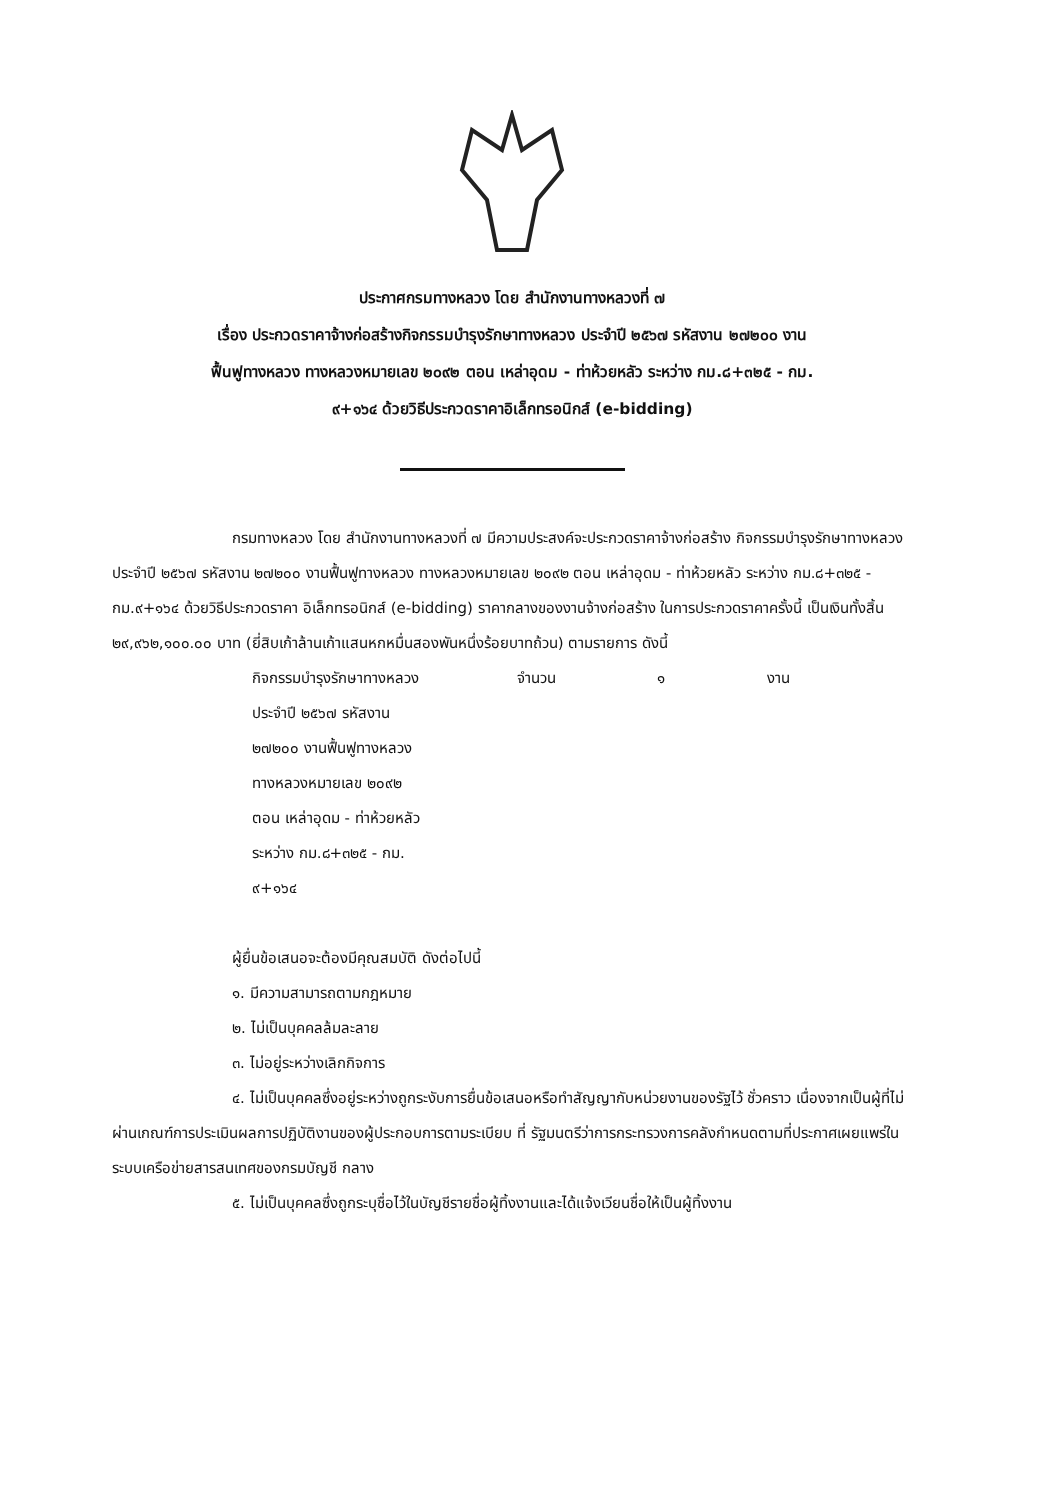ประกาศกรมทางหลวง โดย สำนักงานทางหลวงที่ ๗
เรื่อง ประกวดราคาจ้างก่อสร้างกิจกรรมบำรุงรักษาทางหลวง ประจำปี ๒๕๖๗ รหัสงาน ๒๗๒๐๐ งาน
ฟื้นฟูทางหลวง ทางหลวงหมายเลข ๒๐๙๒ ตอน เหล่าอุดม - ท่าห้วยหลัว ระหว่าง กม.๘+๓๒๕ - กม.
๙+๑๖๔ ด้วยวิธีประกวดราคาอิเล็กทรอนิกส์ (e-bidding)
กรมทางหลวง โดย สำนักงานทางหลวงที่ ๗ มีความประสงค์จะประกวดราคาจ้างก่อสร้าง กิจกรรมบำรุงรักษาทางหลวง ประจำปี ๒๕๖๗ รหัสงาน ๒๗๒๐๐ งานฟื้นฟูทางหลวง ทางหลวงหมายเลข ๒๐๙๒ ตอน เหล่าอุดม - ท่าห้วยหลัว ระหว่าง กม.๘+๓๒๕ - กม.๙+๑๖๔ ด้วยวิธีประกวดราคา อิเล็กทรอนิกส์ (e-bidding) ราคากลางของงานจ้างก่อสร้าง ในการประกวดราคาครั้งนี้ เป็นเงินทั้งสิ้น ๒๙,๙๖๒,๑๐๐.๐๐ บาท (ยี่สิบเก้าล้านเก้าแสนหกหมื่นสองพันหนึ่งร้อยบาทถ้วน) ตามรายการ ดังนี้
กิจกรรมบำรุงรักษาทางหลวง จำนวน ๑ งาน
ประจำปี ๒๕๖๗ รหัสงาน
๒๗๒๐๐ งานฟื้นฟูทางหลวง
ทางหลวงหมายเลข ๒๐๙๒
ตอน เหล่าอุดม - ท่าห้วยหลัว
ระหว่าง กม.๘+๓๒๕ - กม.
๙+๑๖๔
ผู้ยื่นข้อเสนอจะต้องมีคุณสมบัติ ดังต่อไปนี้
๑. มีความสามารถตามกฎหมาย
๒. ไม่เป็นบุคคลล้มละลาย
๓. ไม่อยู่ระหว่างเลิกกิจการ
๔. ไม่เป็นบุคคลซึ่งอยู่ระหว่างถูกระงับการยื่นข้อเสนอหรือทำสัญญากับหน่วยงานของรัฐไว้ ชั่วคราว เนื่องจากเป็นผู้ที่ไม่ผ่านเกณฑ์การประเมินผลการปฏิบัติงานของผู้ประกอบการตามระเบียบ ที่ รัฐมนตรีว่าการกระทรวงการคลังกำหนดตามที่ประกาศเผยแพร่ในระบบเครือข่ายสารสนเทศของกรมบัญชี กลาง
๕. ไม่เป็นบุคคลซึ่งถูกระบุชื่อไว้ในบัญชีรายชื่อผู้ทิ้งงานและได้แจ้งเวียนชื่อให้เป็นผู้ทิ้งงาน